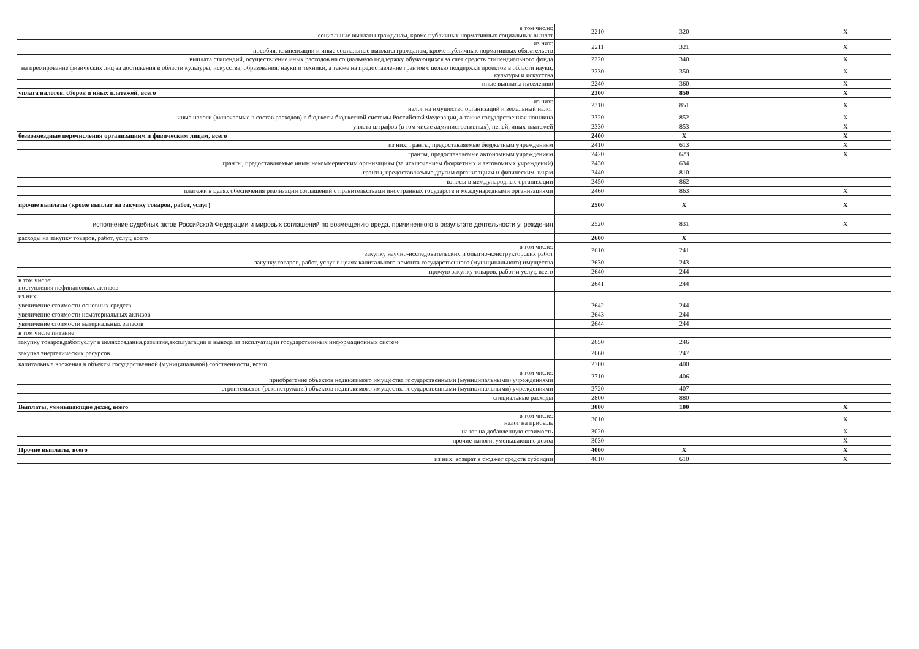| в том числе: социальные выплаты гражданам, кроме публичных нормативных социальных выплат | 2210 | 320 | | X |
| из них: пособия, компенсации и иные социальные выплаты гражданам, кроме публичных нормативных обязательств | 2211 | 321 | | X |
| выплата стипендий, осуществление иных расходов на социальную поддержку обучающихся за счет средств стипендиального фонда | 2220 | 340 | | X |
| на премирование физических лиц за достижения в области культуры, искусства, образования, науки и техники, а также на предоставление грантов с целью поддержки проектов в области науки, культуры и искусства | 2230 | 350 | | X |
| иные выплаты населению | 2240 | 360 | | X |
| уплата налогов, сборов и иных платежей, всего | 2300 | 850 | | X |
| из них: налог на имущество организаций и земельный налог | 2310 | 851 | | X |
| иные налоги (включаемые в состав расходов) в бюджеты бюджетной системы Российской Федерации, а также государственная пошлина | 2320 | 852 | | X |
| уплата штрафов (в том числе административных), пеней, иных платежей | 2330 | 853 | | X |
| безвозмездные перечисления организациям и физическим лицам, всего | 2400 | X | | X |
| из них: гранты, предоставляемые бюджетным учреждениям | 2410 | 613 | | X |
| гранты, предоставляемые автономным учреждениям | 2420 | 623 | | X |
| гранты, предоставляемые иным некоммерческим оргнизациям (за исключением бюджетных и автономных учреждений) | 2430 | 634 | | |
| гранты, предоставляемые другим организациям и физическим лицам | 2440 | 810 | | |
| взносы в международные организации | 2450 | 862 | | |
| платежи в целях обеспечения реализации соглашений с правительствами иностранных государств и международными организациями | 2460 | 863 | | X |
| прочие выплаты (кроме выплат на закупку товаров, работ, услуг) | 2500 | X | | X |
| исполнение судебных актов Российской Федерации и мировых соглашений по возмещению вреда, причиненного в результате деятельности учреждения | 2520 | 831 | | X |
| расходы на закупку товаров, работ, услуг, всего | 2600 | X | | |
| в том числе: закупку научно-исследовательских и опытно-конструкторских работ | 2610 | 241 | | |
| закупку товаров, работ, услуг в целях капитального ремонта государственного (муниципального) имущества | 2630 | 243 | | |
| прочую закупку товаров, работ и услуг, всего | 2640 | 244 | | |
| в том числе: поступления нефинансовых активов | 2641 | 244 | | |
| из них: | | | | |
| увеличение стоимости основных средств | 2642 | 244 | | |
| увеличение стоимости нематериальных активов | 2643 | 244 | | |
| увеличение стоимости материальных запасов | 2644 | 244 | | |
| в том числе питание | | | | |
| закупку товаров,работ,услуг в целяхсоздания,развития,эксплуатации и вывода из эксплуатации государственных информационных систем | 2650 | 246 | | |
| закупка энергетических ресурсов | 2660 | 247 | | |
| капитальные вложения в объекты государственной (муниципальной) собственности, всего | 2700 | 400 | | |
| в том числе: приобретение объектов недвижимого имущества государственными (муниципальными) учреждениями | 2710 | 406 | | |
| строительство (реконструкция) объектов недвижимого имущества государственными (муниципальными) учреждениями | 2720 | 407 | | |
| специальные расходы | 2800 | 880 | | |
| Выплаты, уменьшающие доход, всего | 3000 | 100 | | X |
| в том числе: налог на прибыль | 3010 | | | X |
| налог на добавленную стоимость | 3020 | | | X |
| прочие налоги, уменьшающие доход | 3030 | | | X |
| Прочие выплаты, всего | 4000 | X | | X |
| из них: возврат в бюджет средств субсидии | 4010 | 610 | | X |